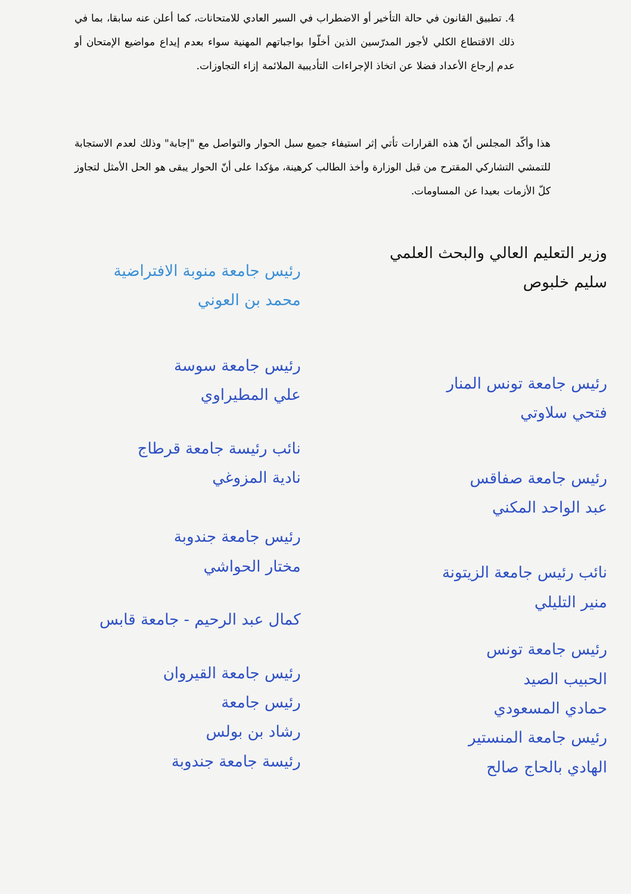4. تطبيق القانون في حالة التأخير أو الاضطراب في السير العادي للامتحانات، كما أعلن عنه سابقا، بما في ذلك الاقتطاع الكلي لأجور المدرّسين الذين أخلّوا بواجباتهم المهنية سواء بعدم إيداع مواضيع الإمتحان أو عدم إرجاع الأعداد فضلا عن اتخاذ الإجراءات التأديبية الملائمة إزاء التجاوزات.
هذا وأكّد المجلس أنّ هذه القرارات تأتي إثر استيفاء جميع سبل الحوار والتواصل مع "إجابة" وذلك لعدم الاستجابة للتمشي التشاركي المقترح من قبل الوزارة وأخذ الطالب كرهينة، مؤكدا على أنّ الحوار يبقى هو الحل الأمثل لتجاوز كلّ الأزمات بعيدا عن المساومات.
وزير التعليم العالي والبحث العلمي
سليم خلبوص
رئيس جامعة تونس المنار
فتحي سلاوتي
رئيس جامعة صفاقس
عبد الواحد المكني
نائب رئيس جامعة الزيتونة
منير التليلي
رئيس جامعة تونس
الحبيب الصيد
حمادي المسعودي
رئيس جامعة المنستير
الهادي بالحاج صالح
رئيس جامعة منوبة الافتراضية
محمد بن العوني
رئيس جامعة سوسة
علي المطيراوي
نائب رئيسة جامعة قرطاج
نادية المزوغي
رئيس جامعة جندوبة
مختار الحواشي
كمال عبد الرحيم - جامعة قابس
رئيس جامعة القيروان
رئيس جامعة
رشاد بن بولس
رئيسة جامعة جندوبة